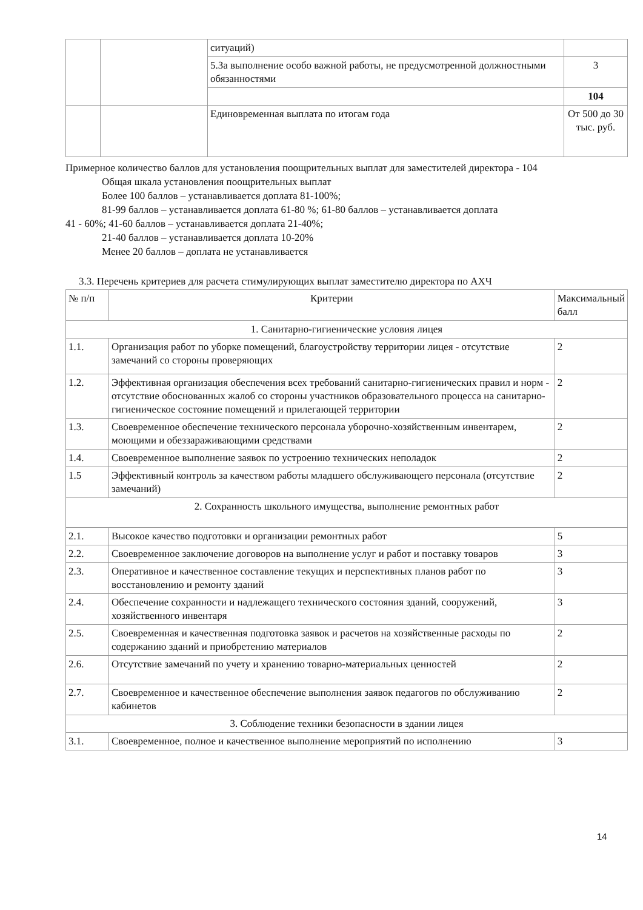| | | ситуаций) | |
| | | 5.За выполнение особо важной работы, не предусмотренной должностными обязанностями | 3 |
| | | | 104 |
| | | Единовременная выплата по итогам года | От 500 до 30 тыс. руб. |
Примерное количество баллов для установления поощрительных выплат для заместителей директора - 104
Общая шкала установления поощрительных выплат
Более 100 баллов – устанавливается доплата 81-100%;
81-99 баллов – устанавливается доплата 61-80 %; 61-80 баллов – устанавливается доплата
41 - 60%; 41-60 баллов – устанавливается доплата 21-40%;
21-40 баллов – устанавливается доплата 10-20%
Менее 20 баллов – доплата не устанавливается
3.3. Перечень критериев для расчета стимулирующих выплат заместителю директора по АХЧ
| № п/п | Критерии | Максимальный балл |
| --- | --- | --- |
| 1. Санитарно-гигиенические условия лицея | | |
| 1.1. | Организация работ по уборке помещений, благоустройству территории лицея - отсутствие замечаний со стороны проверяющих | 2 |
| 1.2. | Эффективная организация обеспечения всех требований санитарно-гигиенических правил и норм - отсутствие обоснованных жалоб со стороны участников образовательного процесса на санитарно-гигиеническое состояние помещений и прилегающей территории | 2 |
| 1.3. | Своевременное обеспечение технического персонала уборочно-хозяйственным инвентарем, моющими и обеззараживающими средствами | 2 |
| 1.4. | Своевременное выполнение заявок по устроению технических неполадок | 2 |
| 1.5 | Эффективный контроль за качеством работы младшего обслуживающего персонала (отсутствие замечаний) | 2 |
| 2. Сохранность школьного имущества, выполнение ремонтных работ | | |
| 2.1. | Высокое качество подготовки и организации ремонтных работ | 5 |
| 2.2. | Своевременное заключение договоров на выполнение услуг и работ и поставку товаров | 3 |
| 2.3. | Оперативное и качественное составление текущих и перспективных планов работ по восстановлению и ремонту зданий | 3 |
| 2.4. | Обеспечение сохранности и надлежащего технического состояния зданий, сооружений, хозяйственного инвентаря | 3 |
| 2.5. | Своевременная и качественная подготовка заявок и расчетов на хозяйственные расходы по содержанию зданий и приобретению материалов | 2 |
| 2.6. | Отсутствие замечаний по учету и хранению товарно-материальных ценностей | 2 |
| 2.7. | Своевременное и качественное обеспечение выполнения заявок педагогов по обслуживанию кабинетов | 2 |
| 3. Соблюдение техники безопасности в здании лицея | | |
| 3.1. | Своевременное, полное и качественное выполнение мероприятий по исполнению | 3 |
14